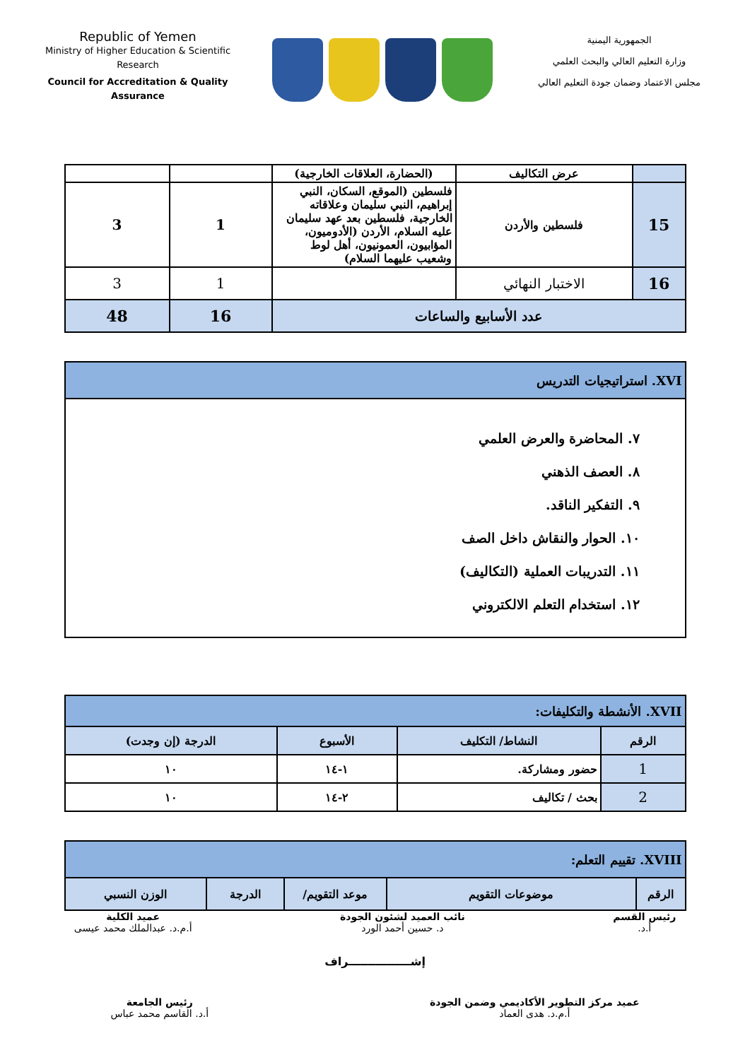Republic of Yemen
Ministry of Higher Education & Scientific Research
Council for Accreditation & Quality Assurance
الجمهورية اليمنية
وزارة التعليم العالي والبحث العلمي
مجلس الاعتماد وضمان جودة التعليم العالي
| | عرض التكاليف | (الحضارة، العلاقات الخارجية) | | |
| 15 | فلسطين والأردن | فلسطين (الموقع، السكان، النبي إبراهيم، النبي سليمان وعلاقاته الخارجية، فلسطين بعد عهد سليمان عليه السلام، الأردن (الأدوميون، المؤابيون، العمونيون، أهل لوط وشعيب عليهما السلام) | 1 | 3 |
| 16 | الاختبار النهائي | | 1 | 3 |
| عدد الأسابيع والساعات | | | 16 | 48 |
| XVI. استراتيجيات التدريس |
| ٧. المحاضرة والعرض العلمي ٨. العصف الذهني ٩. التفكير الناقد. ١٠. الحوار والنقاش داخل الصف ١١. التدريبات العملية (التكاليف) ١٢. استخدام التعلم الالكتروني |
| XVII. الأنشطة والتكليفات: | | | |
| الرقم | النشاط/ التكليف | الأسبوع | الدرجة (إن وجدت) |
| 1 | حضور ومشاركة. | ١-١٤ | ١٠ |
| 2 | بحث / تكاليف | ٢-١٤ | ١٠ |
| XVIII. تقييم التعلم: | | | | |
| الرقم | موضوعات التقويم | موعد التقويم/ | الدرجة | الوزن النسبي |
رئيس القسم
أ.د.
نائب العميد لشئون الجودة
د. حسين أحمد الورد
عميد الكلية
أ.م.د. عبدالملك محمد عيسى
إشــــــــــــــــراف
عميد مركز التطوير الأكاديمي وضمن الجودة
أ.م.د. هدى العماد
رئيس الجامعة
أ.د. القاسم محمد عباس